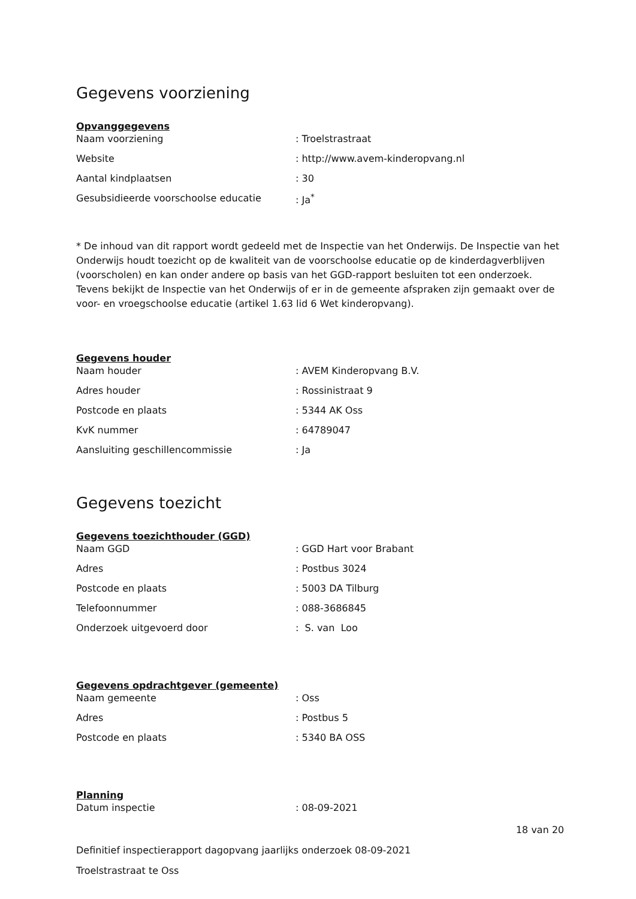Gegevens voorziening
Opvanggegevens
| Naam voorziening | : Troelstrastraat |
| Website | : http://www.avem-kinderopvang.nl |
| Aantal kindplaatsen | : 30 |
| Gesubsidieerde voorschoolse educatie | : Ja<sup>*</sup> |
* De inhoud van dit rapport wordt gedeeld met de Inspectie van het Onderwijs. De Inspectie van het Onderwijs houdt toezicht op de kwaliteit van de voorschoolse educatie op de kinderdagverblijven (voorscholen) en kan onder andere op basis van het GGD-rapport besluiten tot een onderzoek. Tevens bekijkt de Inspectie van het Onderwijs of er in de gemeente afspraken zijn gemaakt over de voor- en vroegschoolse educatie (artikel 1.63 lid 6 Wet kinderopvang).
Gegevens houder
| Naam houder | : AVEM Kinderopvang B.V. |
| Adres houder | : Rossinistraat 9 |
| Postcode en plaats | : 5344 AK Oss |
| KvK nummer | : 64789047 |
| Aansluiting geschillencommissie | : Ja |
Gegevens toezicht
Gegevens toezichthouder (GGD)
| Naam GGD | : GGD Hart voor Brabant |
| Adres | : Postbus 3024 |
| Postcode en plaats | : 5003 DA Tilburg |
| Telefoonnummer | : 088-3686845 |
| Onderzoek uitgevoerd door | : S. van Loo |
Gegevens opdrachtgever (gemeente)
| Naam gemeente | : Oss |
| Adres | : Postbus 5 |
| Postcode en plaats | : 5340 BA OSS |
Planning
| Datum inspectie | : 08-09-2021 |
18 van 20
Definitief inspectierapport dagopvang jaarlijks onderzoek 08-09-2021
Troelstrastraat te Oss